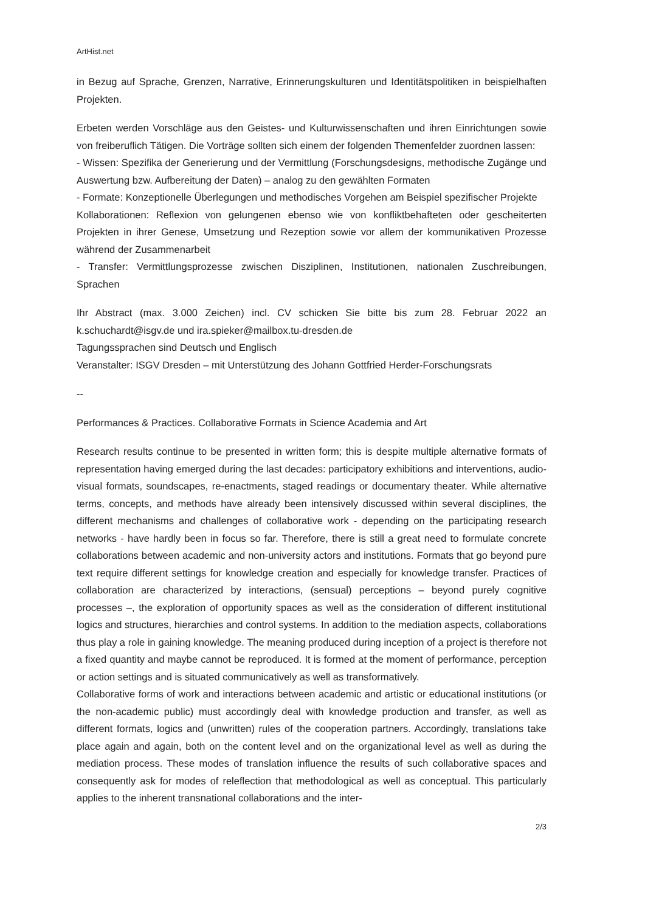ArtHist.net
in Bezug auf Sprache, Grenzen, Narrative, Erinnerungskulturen und Identitätspolitiken in beispielhaften Projekten.
Erbeten werden Vorschläge aus den Geistes- und Kulturwissenschaften und ihren Einrichtungen sowie von freiberuflich Tätigen. Die Vorträge sollten sich einem der folgenden Themenfelder zuordnen lassen:
- Wissen: Spezifika der Generierung und der Vermittlung (Forschungsdesigns, methodische Zugänge und Auswertung bzw. Aufbereitung der Daten) – analog zu den gewählten Formaten
- Formate: Konzeptionelle Überlegungen und methodisches Vorgehen am Beispiel spezifischer Projekte
Kollaborationen: Reflexion von gelungenen ebenso wie von konfliktbehafteten oder gescheiterten Projekten in ihrer Genese, Umsetzung und Rezeption sowie vor allem der kommunikativen Prozesse während der Zusammenarbeit
- Transfer: Vermittlungsprozesse zwischen Disziplinen, Institutionen, nationalen Zuschreibungen, Sprachen
Ihr Abstract (max. 3.000 Zeichen) incl. CV schicken Sie bitte bis zum 28. Februar 2022 an k.schuchardt@isgv.de und ira.spieker@mailbox.tu-dresden.de
Tagungssprachen sind Deutsch und Englisch
Veranstalter: ISGV Dresden – mit Unterstützung des Johann Gottfried Herder-Forschungsrats
--
Performances & Practices. Collaborative Formats in Science Academia and Art
Research results continue to be presented in written form; this is despite multiple alternative formats of representation having emerged during the last decades: participatory exhibitions and interventions, audio-visual formats, soundscapes, re-enactments, staged readings or documentary theater. While alternative terms, concepts, and methods have already been intensively discussed within several disciplines, the different mechanisms and challenges of collaborative work - depending on the participating research networks - have hardly been in focus so far. Therefore, there is still a great need to formulate concrete collaborations between academic and non-university actors and institutions. Formats that go beyond pure text require different settings for knowledge creation and especially for knowledge transfer. Practices of collaboration are characterized by interactions, (sensual) perceptions – beyond purely cognitive processes –, the exploration of opportunity spaces as well as the consideration of different institutional logics and structures, hierarchies and control systems. In addition to the mediation aspects, collaborations thus play a role in gaining knowledge. The meaning produced during inception of a project is therefore not a fixed quantity and maybe cannot be reproduced. It is formed at the moment of performance, perception or action settings and is situated communicatively as well as transformatively.
Collaborative forms of work and interactions between academic and artistic or educational institutions (or the non-academic public) must accordingly deal with knowledge production and transfer, as well as different formats, logics and (unwritten) rules of the cooperation partners. Accordingly, translations take place again and again, both on the content level and on the organizational level as well as during the mediation process. These modes of translation influence the results of such collaborative spaces and consequently ask for modes of releflection that methodological as well as conceptual. This particularly applies to the inherent transnational collaborations and the inter-
2/3